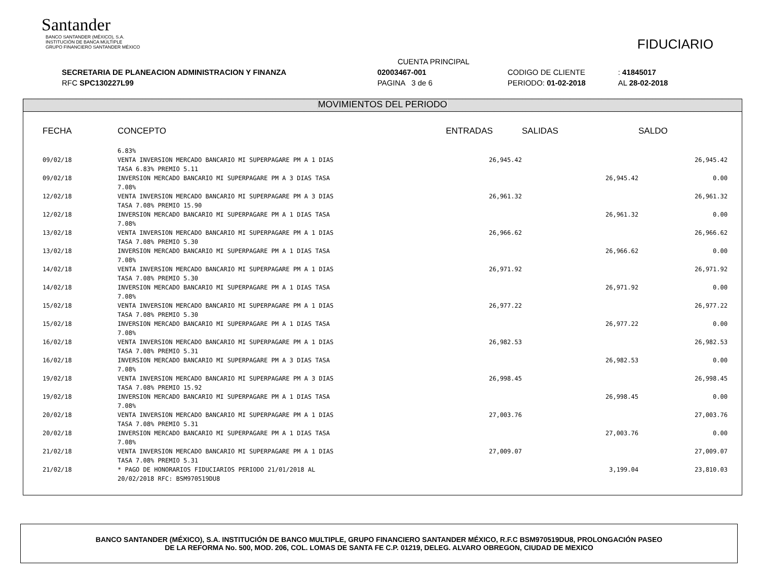Santander
BANCO SANTANDER (MÉXICO), S.A.
INSTITUCIÓN DE BANCA MÚLTIPLE
GRUPO FINANCIERO SANTANDER MÉXICO
FIDUCIARIO
| | CUENTA PRINCIPAL | | |
| SECRETARIA DE PLANEACION ADMINISTRACION Y FINANZA | 02003467-001 | CODIGO DE CLIENTE | : 41845017 |
| RFC SPC130227L99 | PAGINA 3 de 6 | PERIODO: 01-02-2018 | AL 28-02-2018 |
MOVIMIENTOS DEL PERIODO
| FECHA | CONCEPTO | ENTRADAS | SALIDAS | SALDO |
| --- | --- | --- | --- | --- |
| | 6.83% | | | |
| 09/02/18 | VENTA INVERSION MERCADO BANCARIO MI SUPERPAGARE PM A 1 DIAS TASA 6.83% PREMIO 5.11 | 26,945.42 | | 26,945.42 |
| 09/02/18 | INVERSION MERCADO BANCARIO MI SUPERPAGARE PM A 3 DIAS TASA 7.08% | | 26,945.42 | 0.00 |
| 12/02/18 | VENTA INVERSION MERCADO BANCARIO MI SUPERPAGARE PM A 3 DIAS TASA 7.08% PREMIO 15.90 | 26,961.32 | | 26,961.32 |
| 12/02/18 | INVERSION MERCADO BANCARIO MI SUPERPAGARE PM A 1 DIAS TASA 7.08% | | 26,961.32 | 0.00 |
| 13/02/18 | VENTA INVERSION MERCADO BANCARIO MI SUPERPAGARE PM A 1 DIAS TASA 7.08% PREMIO 5.30 | 26,966.62 | | 26,966.62 |
| 13/02/18 | INVERSION MERCADO BANCARIO MI SUPERPAGARE PM A 1 DIAS TASA 7.08% | | 26,966.62 | 0.00 |
| 14/02/18 | VENTA INVERSION MERCADO BANCARIO MI SUPERPAGARE PM A 1 DIAS TASA 7.08% PREMIO 5.30 | 26,971.92 | | 26,971.92 |
| 14/02/18 | INVERSION MERCADO BANCARIO MI SUPERPAGARE PM A 1 DIAS TASA 7.08% | | 26,971.92 | 0.00 |
| 15/02/18 | VENTA INVERSION MERCADO BANCARIO MI SUPERPAGARE PM A 1 DIAS TASA 7.08% PREMIO 5.30 | 26,977.22 | | 26,977.22 |
| 15/02/18 | INVERSION MERCADO BANCARIO MI SUPERPAGARE PM A 1 DIAS TASA 7.08% | | 26,977.22 | 0.00 |
| 16/02/18 | VENTA INVERSION MERCADO BANCARIO MI SUPERPAGARE PM A 1 DIAS TASA 7.08% PREMIO 5.31 | 26,982.53 | | 26,982.53 |
| 16/02/18 | INVERSION MERCADO BANCARIO MI SUPERPAGARE PM A 3 DIAS TASA 7.08% | | 26,982.53 | 0.00 |
| 19/02/18 | VENTA INVERSION MERCADO BANCARIO MI SUPERPAGARE PM A 3 DIAS TASA 7.08% PREMIO 15.92 | 26,998.45 | | 26,998.45 |
| 19/02/18 | INVERSION MERCADO BANCARIO MI SUPERPAGARE PM A 1 DIAS TASA 7.08% | | 26,998.45 | 0.00 |
| 20/02/18 | VENTA INVERSION MERCADO BANCARIO MI SUPERPAGARE PM A 1 DIAS TASA 7.08% PREMIO 5.31 | 27,003.76 | | 27,003.76 |
| 20/02/18 | INVERSION MERCADO BANCARIO MI SUPERPAGARE PM A 1 DIAS TASA 7.08% | | 27,003.76 | 0.00 |
| 21/02/18 | VENTA INVERSION MERCADO BANCARIO MI SUPERPAGARE PM A 1 DIAS TASA 7.08% PREMIO 5.31 | 27,009.07 | | 27,009.07 |
| 21/02/18 | * PAGO DE HONORARIOS FIDUCIARIOS PERIODO 21/01/2018 AL 20/02/2018 RFC: BSM970519DU8 | | 3,199.04 | 23,810.03 |
BANCO SANTANDER (MÉXICO), S.A. INSTITUCIÓN DE BANCO MULTIPLE, GRUPO FINANCIERO SANTANDER MÉXICO, R.F.C BSM970519DU8, PROLONGACIÓN PASEO
DE LA REFORMA No. 500, MOD. 206, COL. LOMAS DE SANTA FE C.P. 01219, DELEG. ALVARO OBREGON, CIUDAD DE MEXICO